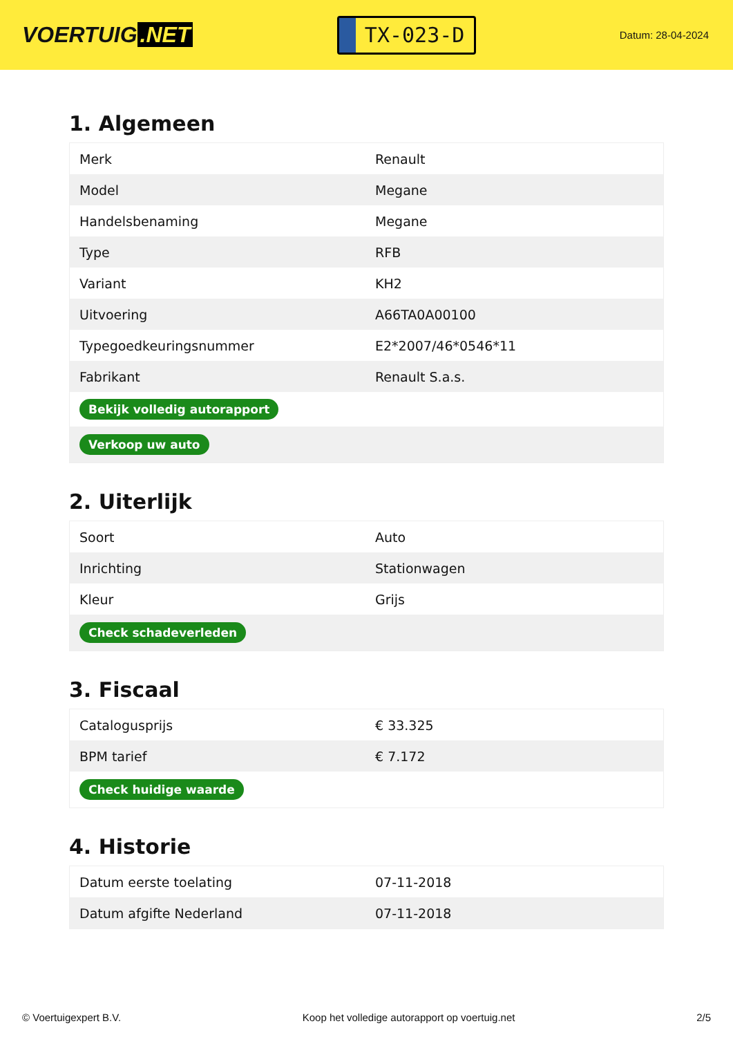VOERTUIG.NET
TX-023-D
Datum: 28-04-2024
1. Algemeen
| Merk | Renault |
| Model | Megane |
| Handelsbenaming | Megane |
| Type | RFB |
| Variant | KH2 |
| Uitvoering | A66TA0A00100 |
| Typegoedkeuringsnummer | E2*2007/46*0546*11 |
| Fabrikant | Renault S.a.s. |
| Bekijk volledig autorapport | |
| Verkoop uw auto | |
2. Uiterlijk
| Soort | Auto |
| Inrichting | Stationwagen |
| Kleur | Grijs |
| Check schadeverleden | |
3. Fiscaal
| Catalogusprijs | € 33.325 |
| BPM tarief | € 7.172 |
| Check huidige waarde | |
4. Historie
| Datum eerste toelating | 07-11-2018 |
| Datum afgifte Nederland | 07-11-2018 |
© Voertuigexpert B.V. Koop het volledige autorapport op voertuig.net 2/5